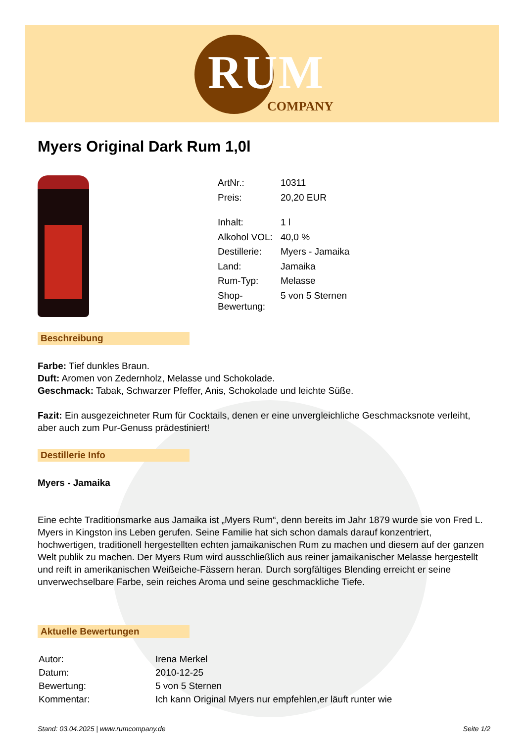RUM
COMPANY
Myers Original Dark Rum 1,0l
| ArtNr.: | 10311 |
| Preis: | 20,20 EUR |
| Inhalt: | 1 l |
| Alkohol VOL: | 40,0 % |
| Destillerie: | Myers - Jamaika |
| Land: | Jamaika |
| Rum-Typ: | Melasse |
| Shop- Bewertung: | 5 von 5 Sternen |
Beschreibung
Farbe: Tief dunkles Braun.
Duft: Aromen von Zedernholz, Melasse und Schokolade.
Geschmack: Tabak, Schwarzer Pfeffer, Anis, Schokolade und leichte Süße.
Fazit: Ein ausgezeichneter Rum für Cocktails, denen er eine unvergleichliche Geschmacksnote verleiht, aber auch zum Pur-Genuss prädestiniert!
Destillerie Info
Myers - Jamaika
Eine echte Traditionsmarke aus Jamaika ist „Myers Rum“, denn bereits im Jahr 1879 wurde sie von Fred L. Myers in Kingston ins Leben gerufen. Seine Familie hat sich schon damals darauf konzentriert, hochwertigen, traditionell hergestellten echten jamaikanischen Rum zu machen und diesem auf der ganzen Welt publik zu machen. Der Myers Rum wird ausschließlich aus reiner jamaikanischer Melasse hergestellt und reift in amerikanischen Weißeiche-Fässern heran. Durch sorgfältiges Blending erreicht er seine unverwechselbare Farbe, sein reiches Aroma und seine geschmackliche Tiefe.
Aktuelle Bewertungen
| Autor: | Irena Merkel |
| Datum: | 2010-12-25 |
| Bewertung: | 5 von 5 Sternen |
| Kommentar: | Ich kann Original Myers nur empfehlen,er läuft runter wie |
Stand: 03.04.2025 | www.rumcompany.de Seite 1/2